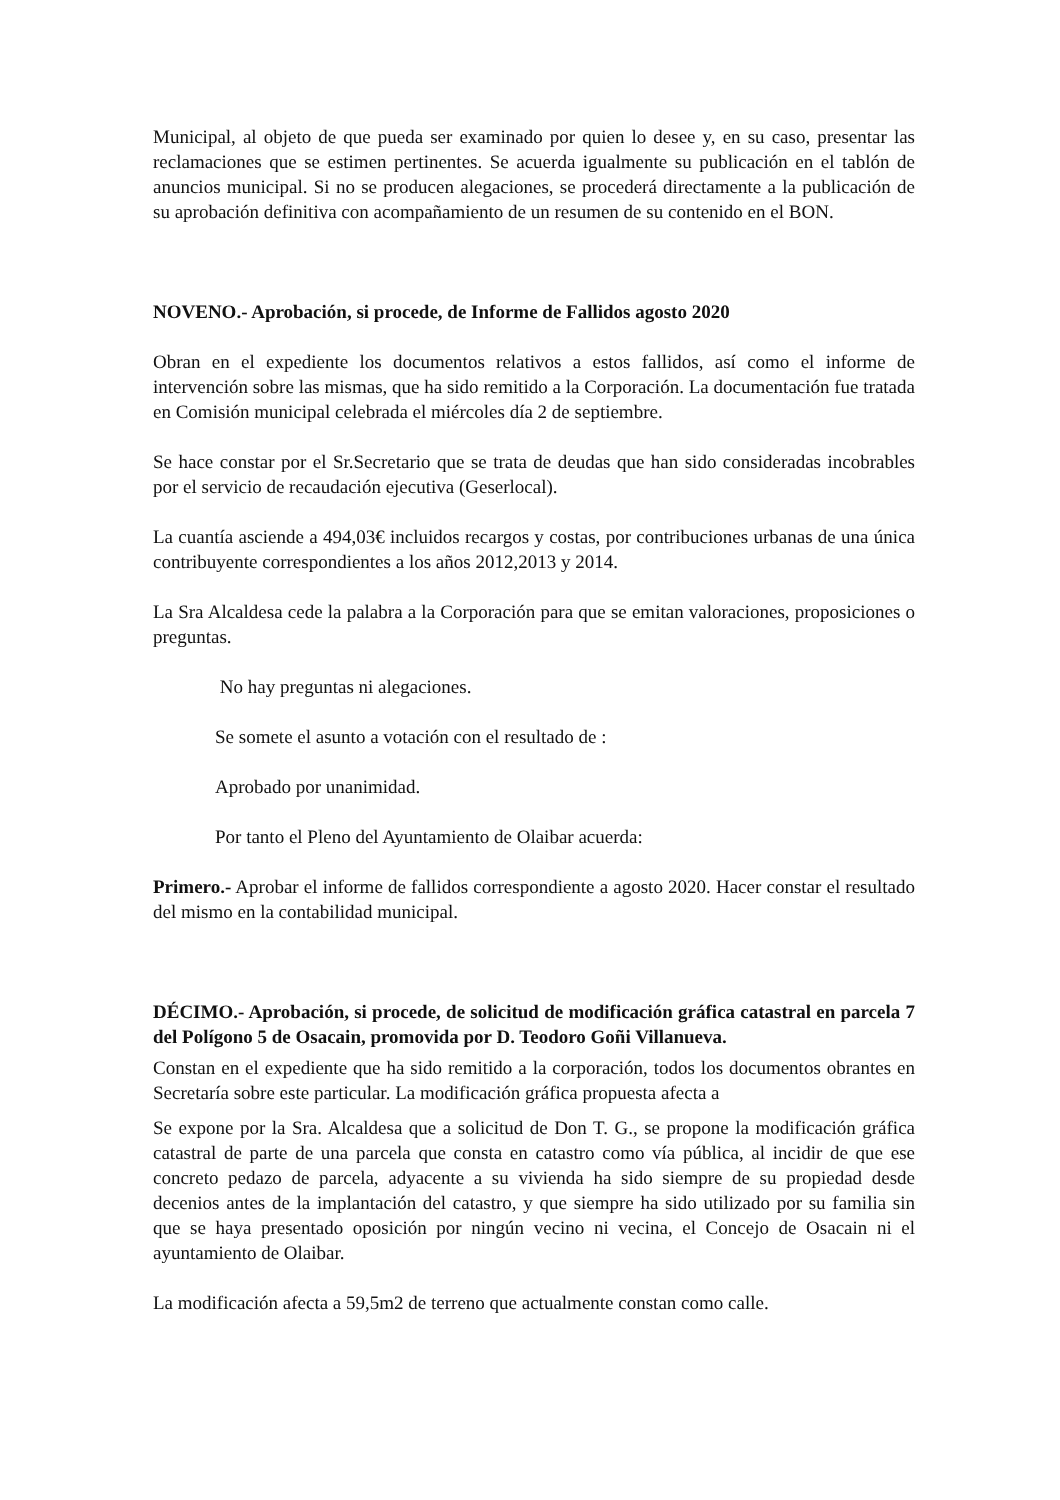Municipal, al objeto de que pueda ser examinado por quien lo desee y, en su caso, presentar las reclamaciones que se estimen pertinentes. Se acuerda igualmente su publicación en el tablón de anuncios municipal. Si no se producen alegaciones, se procederá directamente a la publicación de su aprobación definitiva con acompañamiento de un resumen de su contenido en el BON.
NOVENO.- Aprobación, si procede, de Informe de Fallidos agosto 2020
Obran en el expediente los documentos relativos a estos fallidos, así como el informe de intervención sobre las mismas, que ha sido remitido a la Corporación. La documentación fue tratada en Comisión municipal celebrada el miércoles día 2 de septiembre.
Se hace constar por el Sr.Secretario que se trata de deudas que han sido consideradas incobrables por el servicio de recaudación ejecutiva (Geserlocal).
La cuantía asciende a 494,03€ incluidos recargos y costas, por contribuciones urbanas de una única contribuyente correspondientes a los años 2012,2013 y 2014.
La Sra Alcaldesa cede la palabra a la Corporación para que se emitan valoraciones, proposiciones o preguntas.
No hay preguntas ni alegaciones.
Se somete el asunto a votación con el resultado de :
Aprobado por unanimidad.
Por tanto el Pleno del Ayuntamiento de Olaibar acuerda:
Primero.- Aprobar el informe de fallidos correspondiente a agosto 2020. Hacer constar el resultado del mismo en la contabilidad municipal.
DÉCIMO.- Aprobación, si procede, de solicitud de modificación gráfica catastral en parcela 7 del Polígono 5 de Osacain, promovida por D. Teodoro Goñi Villanueva.
Constan en el expediente que ha sido remitido a la corporación, todos los documentos obrantes en Secretaría sobre este particular. La modificación gráfica propuesta afecta a
Se expone por la Sra. Alcaldesa que a solicitud de Don T. G., se propone la modificación gráfica catastral de parte de una parcela que consta en catastro como vía pública, al incidir de que ese concreto pedazo de parcela, adyacente a su vivienda ha sido siempre de su propiedad desde decenios antes de la implantación del catastro, y que siempre ha sido utilizado por su familia sin que se haya presentado oposición por ningún vecino ni vecina, el Concejo de Osacain ni el ayuntamiento de Olaibar.
La modificación afecta a 59,5m2 de terreno que actualmente constan como calle.